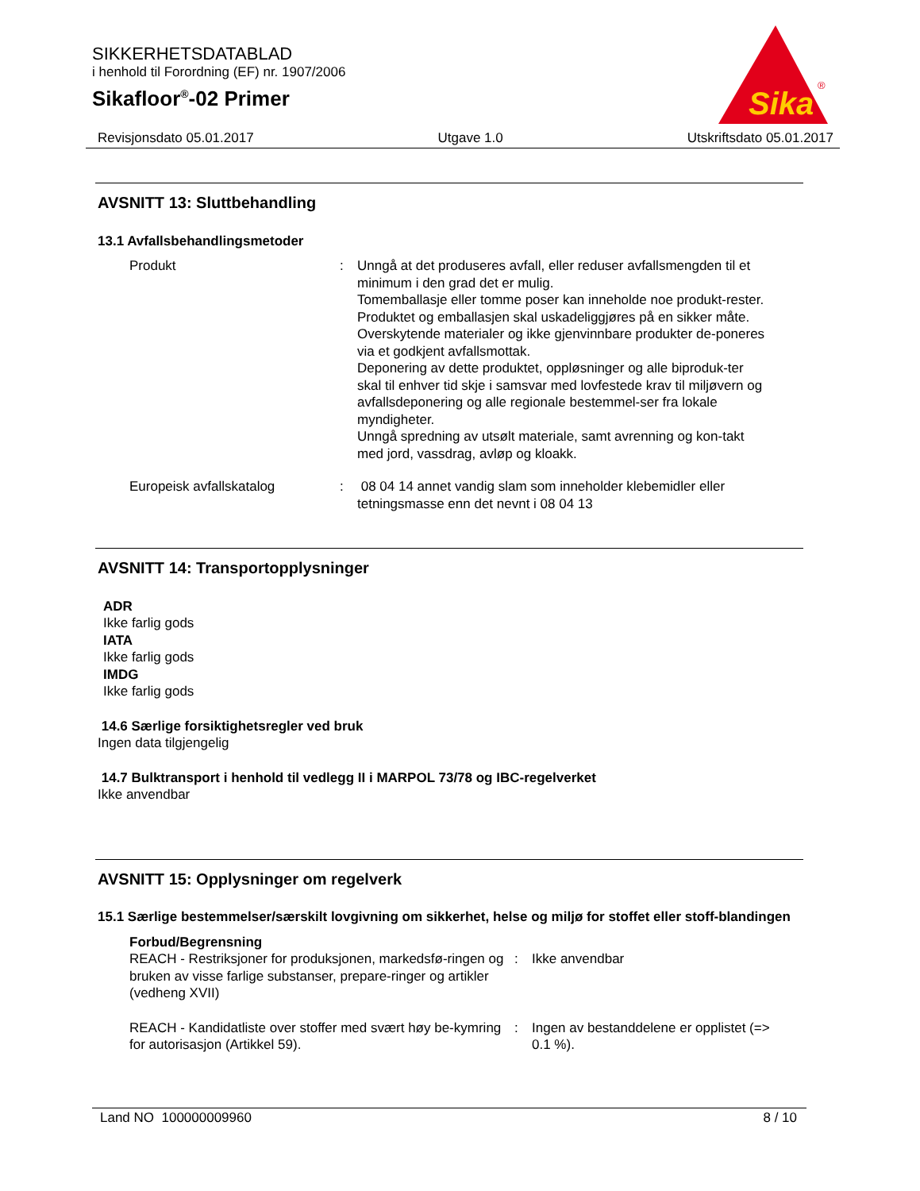SIKKERHETSDATABLAD
i henhold til Forordning (EF) nr. 1907/2006
Sikafloor<sup>®</sup>-02 Primer
Sika
®
Revisjonsdato 05.01.2017 Utgave 1.0 Utskriftsdato 05.01.2017
AVSNITT 13: Sluttbehandling
13.1 Avfallsbehandlingsmetoder
Produkt : Unngå at det produseres avfall, eller reduser avfallsmengden til et minimum i den grad det er mulig.
Tomemballasje eller tomme poser kan inneholde noe produkt-rester.
Produktet og emballasjen skal uskadeliggjøres på en sikker måte.
Overskytende materialer og ikke gjenvinnbare produkter de-poneres via et godkjent avfallsmottak.
Deponering av dette produktet, oppløsninger og alle biproduk-ter skal til enhver tid skje i samsvar med lovfestede krav til miljøvern og avfallsdeponering og alle regionale bestemmel-ser fra lokale myndigheter.
Unngå spredning av utsølt materiale, samt avrenning og kon-takt med jord, vassdrag, avløp og kloakk.
Europeisk avfallskatalog : 08 04 14 annet vandig slam som inneholder klebemidler eller tetningsmasse enn det nevnt i 08 04 13
AVSNITT 14: Transportopplysninger
ADR
Ikke farlig gods
IATA
Ikke farlig gods
IMDG
Ikke farlig gods
14.6 Særlige forsiktighetsregler ved bruk
Ingen data tilgjengelig
14.7 Bulktransport i henhold til vedlegg II i MARPOL 73/78 og IBC-regelverket
Ikke anvendbar
AVSNITT 15: Opplysninger om regelverk
15.1 Særlige bestemmelser/særskilt lovgivning om sikkerhet, helse og miljø for stoffet eller stoff-blandingen
Forbud/Begrensning
REACH - Restriksjoner for produksjonen, markedsfø-ringen og bruken av visse farlige substanser, prepare-ringer og artikler (vedheng XVII)
: Ikke anvendbar
REACH - Kandidatliste over stoffer med svært høy be-kymring for autorisasjon (Artikkel 59).
: Ingen av bestanddelene er opplistet (=> 0.1 %).
Land NO 100000009960 8 / 10